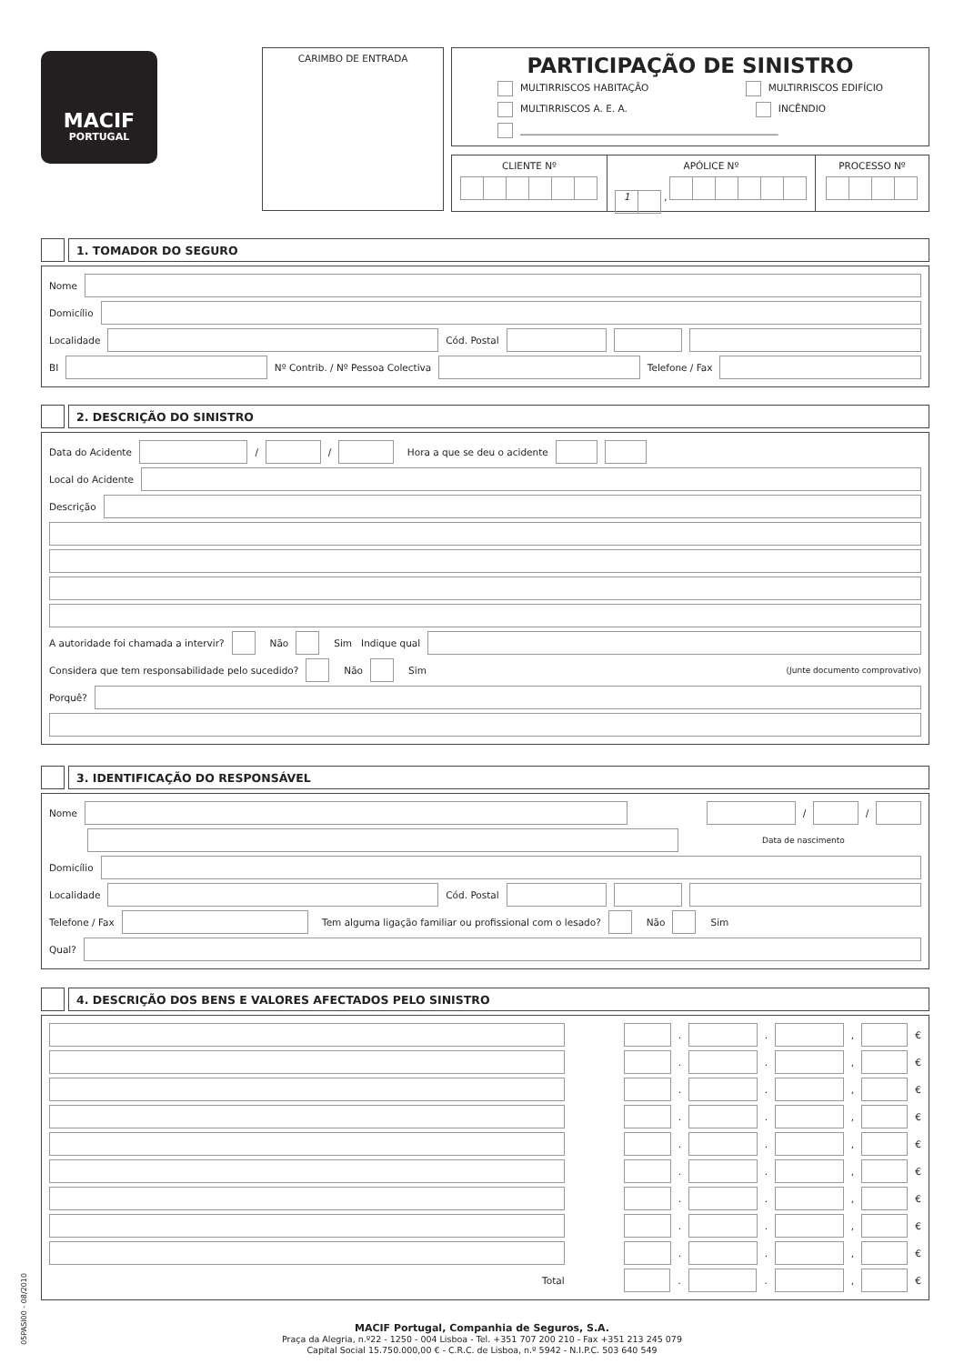MACIF
PORTUGAL
CARIMBO DE ENTRADA
PARTICIPAÇÃO DE SINISTRO
MULTIRRISCOS HABITAÇÃO MULTIRRISCOS EDIFÍCIO
MULTIRRISCOS A. E. A. INCÊNDIO
______________________________________________________
CLIENTE Nº
APÓLICE Nº
1 ,
PROCESSO Nº
1. TOMADOR DO SEGURO
Nome
Domicílio
Localidade
Cód. Postal
BI
Nº Contrib. / Nº Pessoa Colectiva
Telefone / Fax
2. DESCRIÇÃO DO SINISTRO
Data do Acidente
/
/
Hora a que se deu o acidente
Local do Acidente
Descrição
A autoridade foi chamada a intervir? Não Sim Indique qual
Considera que tem responsabilidade pelo sucedido? Não Sim (Junte documento comprovativo)
Porquê?
3. IDENTIFICAÇÃO DO RESPONSÁVEL
Nome
/
/
Data de nascimento
Domicílio
Localidade
Cód. Postal
Telefone / Fax
Tem alguma ligação familiar ou profissional com o lesado? Não Sim
Qual?
4. DESCRIÇÃO DOS BENS E VALORES AFECTADOS PELO SINISTRO
.
.
,
€
.
.
,
€
.
.
,
€
.
.
,
€
.
.
,
€
.
.
,
€
.
.
,
€
.
.
,
€
.
.
,
€
Total
.
.
,
€
05PASI00 - 08/2010
MACIF Portugal, Companhia de Seguros, S.A.
Praça da Alegria, n.º22 - 1250 - 004 Lisboa - Tel. +351 707 200 210 - Fax +351 213 245 079
Capital Social 15.750.000,00 € - C.R.C. de Lisboa, n.º 5942 - N.I.P.C. 503 640 549